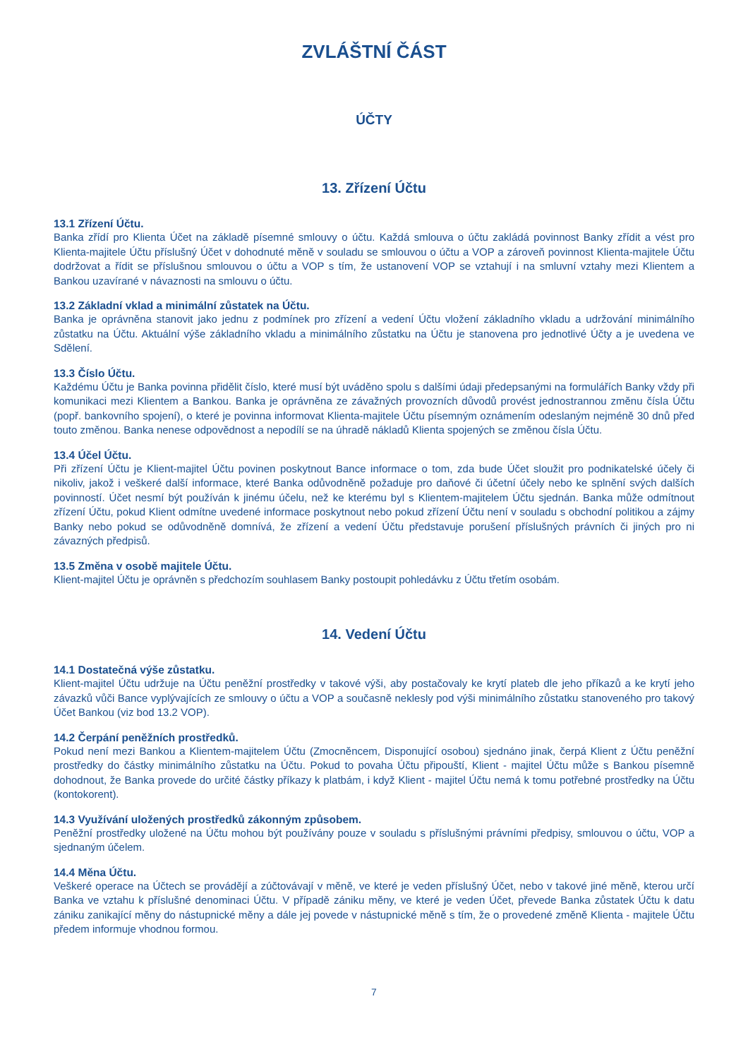ZVLÁŠTNÍ ČÁST
ÚČTY
13. Zřízení Účtu
13.1 Zřízení Účtu.
Banka zřídí pro Klienta Účet na základě písemné smlouvy o účtu. Každá smlouva o účtu zakládá povinnost Banky zřídit a vést pro Klienta-majitele Účtu příslušný Účet v dohodnuté měně v souladu se smlouvou o účtu a VOP a zároveň povinnost Klienta-majitele Účtu dodržovat a řídit se příslušnou smlouvou o účtu a VOP s tím, že ustanovení VOP se vztahují i na smluvní vztahy mezi Klientem a Bankou uzavírané v návaznosti na smlouvu o účtu.
13.2 Základní vklad a minimální zůstatek na Účtu.
Banka je oprávněna stanovit jako jednu z podmínek pro zřízení a vedení Účtu vložení základního vkladu a udržování minimálního zůstatku na Účtu. Aktuální výše základního vkladu a minimálního zůstatku na Účtu je stanovena pro jednotlivé Účty a je uvedena ve Sdělení.
13.3 Číslo Účtu.
Každému Účtu je Banka povinna přidělit číslo, které musí být uváděno spolu s dalšími údaji předepsanými na formulářích Banky vždy při komunikaci mezi Klientem a Bankou. Banka je oprávněna ze závažných provozních důvodů provést jednostrannou změnu čísla Účtu (popř. bankovního spojení), o které je povinna informovat Klienta-majitele Účtu písemným oznámením odeslaným nejméně 30 dnů před touto změnou. Banka nenese odpovědnost a nepodílí se na úhradě nákladů Klienta spojených se změnou čísla Účtu.
13.4 Účel Účtu.
Při zřízení Účtu je Klient-majitel Účtu povinen poskytnout Bance informace o tom, zda bude Účet sloužit pro podnikatelské účely či nikoliv, jakož i veškeré další informace, které Banka odůvodněně požaduje pro daňové či účetní účely nebo ke splnění svých dalších povinností. Účet nesmí být používán k jinému účelu, než ke kterému byl s Klientem-majitelem Účtu sjednán. Banka může odmítnout zřízení Účtu, pokud Klient odmítne uvedené informace poskytnout nebo pokud zřízení Účtu není v souladu s obchodní politikou a zájmy Banky nebo pokud se odůvodněně domnívá, že zřízení a vedení Účtu představuje porušení příslušných právních či jiných pro ni závazných předpisů.
13.5 Změna v osobě majitele Účtu.
Klient-majitel Účtu je oprávněn s předchozím souhlasem Banky postoupit pohledávku z Účtu třetím osobám.
14. Vedení Účtu
14.1 Dostatečná výše zůstatku.
Klient-majitel Účtu udržuje na Účtu peněžní prostředky v takové výši, aby postačovaly ke krytí plateb dle jeho příkazů a ke krytí jeho závazků vůči Bance vyplývajících ze smlouvy o účtu a VOP a současně neklesly pod výši minimálního zůstatku stanoveného pro takový Účet Bankou (viz bod 13.2 VOP).
14.2 Čerpání peněžních prostředků.
Pokud není mezi Bankou a Klientem-majitelem Účtu (Zmocněncem, Disponující osobou) sjednáno jinak, čerpá Klient z Účtu peněžní prostředky do částky minimálního zůstatku na Účtu. Pokud to povaha Účtu připouští, Klient - majitel Účtu může s Bankou písemně dohodnout, že Banka provede do určité částky příkazy k platbám, i když Klient - majitel Účtu nemá k tomu potřebné prostředky na Účtu (kontokorent).
14.3 Využívání uložených prostředků zákonným způsobem.
Peněžní prostředky uložené na Účtu mohou být používány pouze v souladu s příslušnými právními předpisy, smlouvou o účtu, VOP a sjednaným účelem.
14.4 Měna Účtu.
Veškeré operace na Účtech se provádějí a zúčtovávají v měně, ve které je veden příslušný Účet, nebo v takové jiné měně, kterou určí Banka ve vztahu k příslušné denominaci Účtu. V případě zániku měny, ve které je veden Účet, převede Banka zůstatek Účtu k datu zániku zanikající měny do nástupnické měny a dále jej povede v nástupnické měně s tím, že o provedené změně Klienta - majitele Účtu předem informuje vhodnou formou.
7